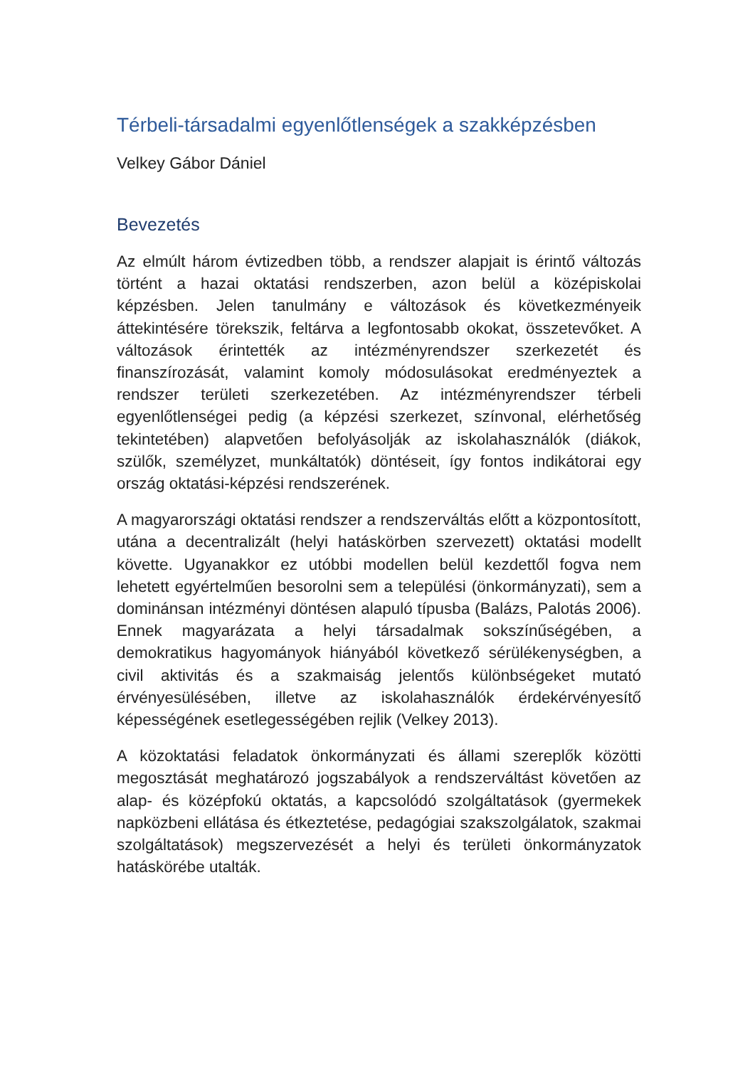Térbeli-társadalmi egyenlőtlenségek a szakképzésben
Velkey Gábor Dániel
Bevezetés
Az elmúlt három évtizedben több, a rendszer alapjait is érintő változás történt a hazai oktatási rendszerben, azon belül a középiskolai képzésben. Jelen tanulmány e változások és következményeik áttekintésére törekszik, feltárva a legfontosabb okokat, összetevőket. A változások érintették az intézményrendszer szerkezetét és finanszírozását, valamint komoly módosulásokat eredményeztek a rendszer területi szerkezetében. Az intézményrendszer térbeli egyenlőtlenségei pedig (a képzési szerkezet, színvonal, elérhetőség tekintetében) alapvetően befolyásolják az iskolahasználók (diákok, szülők, személyzet, munkáltatók) döntéseit, így fontos indikátorai egy ország oktatási-képzési rendszerének.
A magyarországi oktatási rendszer a rendszerváltás előtt a központosított, utána a decentralizált (helyi hatáskörben szervezett) oktatási modellt követte. Ugyanakkor ez utóbbi modellen belül kezdettől fogva nem lehetett egyértelműen besorolni sem a települési (önkormányzati), sem a dominánsan intézményi döntésen alapuló típusba (Balázs, Palotás 2006). Ennek magyarázata a helyi társadalmak sokszínűségében, a demokratikus hagyományok hiányából következő sérülékenységben, a civil aktivitás és a szakmaiság jelentős különbségeket mutató érvényesülésében, illetve az iskolahasználók érdekérvényesítő képességének esetlegességében rejlik (Velkey 2013).
A közoktatási feladatok önkormányzati és állami szereplők közötti megosztását meghatározó jogszabályok a rendszerváltást követően az alap- és középfokú oktatás, a kapcsolódó szolgáltatások (gyermekek napközbeni ellátása és étkeztetése, pedagógiai szakszolgálatok, szakmai szolgáltatások) megszervezését a helyi és területi önkormányzatok hatáskörébe utalták.